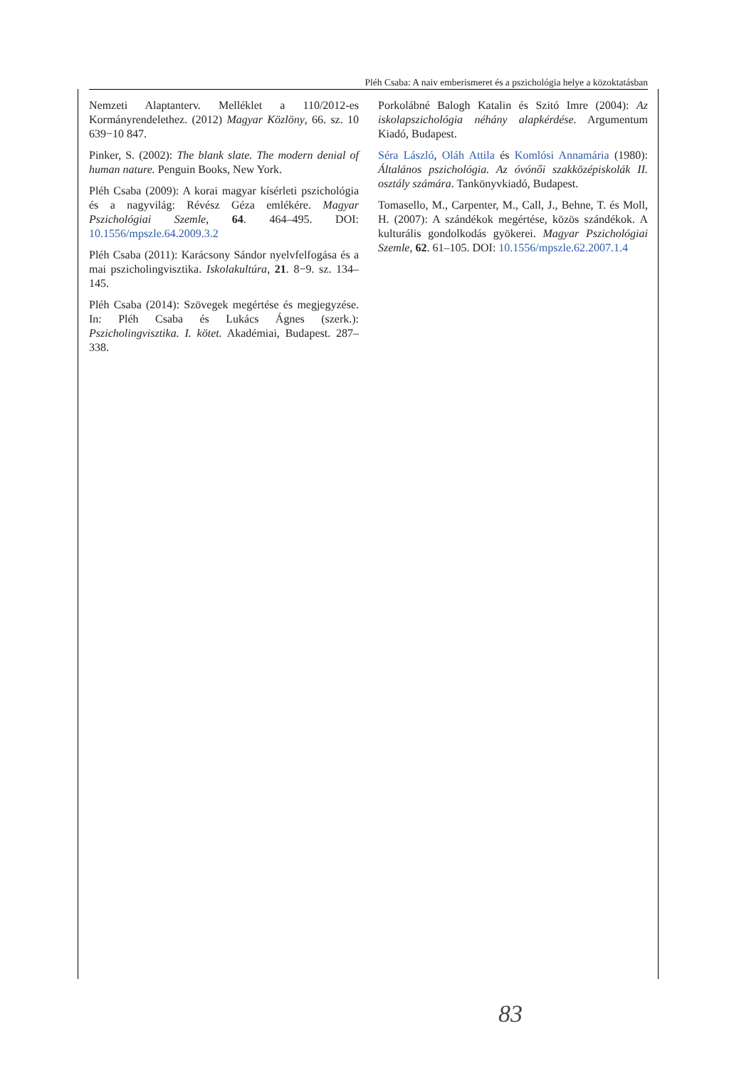Pléh Csaba: A naiv emberismeret és a pszichológia helye a közoktatásban
Nemzeti Alaptanterv. Melléklet a 110/2012-es Kormányrendelethez. (2012) Magyar Közlöny, 66. sz. 10 639−10 847.
Pinker, S. (2002): The blank slate. The modern denial of human nature. Penguin Books, New York.
Pléh Csaba (2009): A korai magyar kísérleti pszichológia és a nagyvilág: Révész Géza emlékére. Magyar Pszichológiai Szemle, 64. 464–495. DOI: 10.1556/mpszle.64.2009.3.2
Pléh Csaba (2011): Karácsony Sándor nyelvfelfogása és a mai pszicholingvisztika. Iskolakultúra, 21. 8−9. sz. 134–145.
Pléh Csaba (2014): Szövegek megértése és megjegyzése. In: Pléh Csaba és Lukács Ágnes (szerk.): Pszicholingvisztika. I. kötet. Akadémiai, Budapest. 287–338.
Porkolábné Balogh Katalin és Szitó Imre (2004): Az iskolapszichológia néhány alapkérdése. Argumentum Kiadó, Budapest.
Séra László, Oláh Attila és Komlósi Annamária (1980): Általános pszichológia. Az óvónői szakközépiskolák II. osztály számára. Tankönyvkiadó, Budapest.
Tomasello, M., Carpenter, M., Call, J., Behne, T. és Moll, H. (2007): A szándékok megértése, közös szándékok. A kulturális gondolkodás gyökerei. Magyar Pszichológiai Szemle, 62. 61–105. DOI: 10.1556/mpszle.62.2007.1.4
83